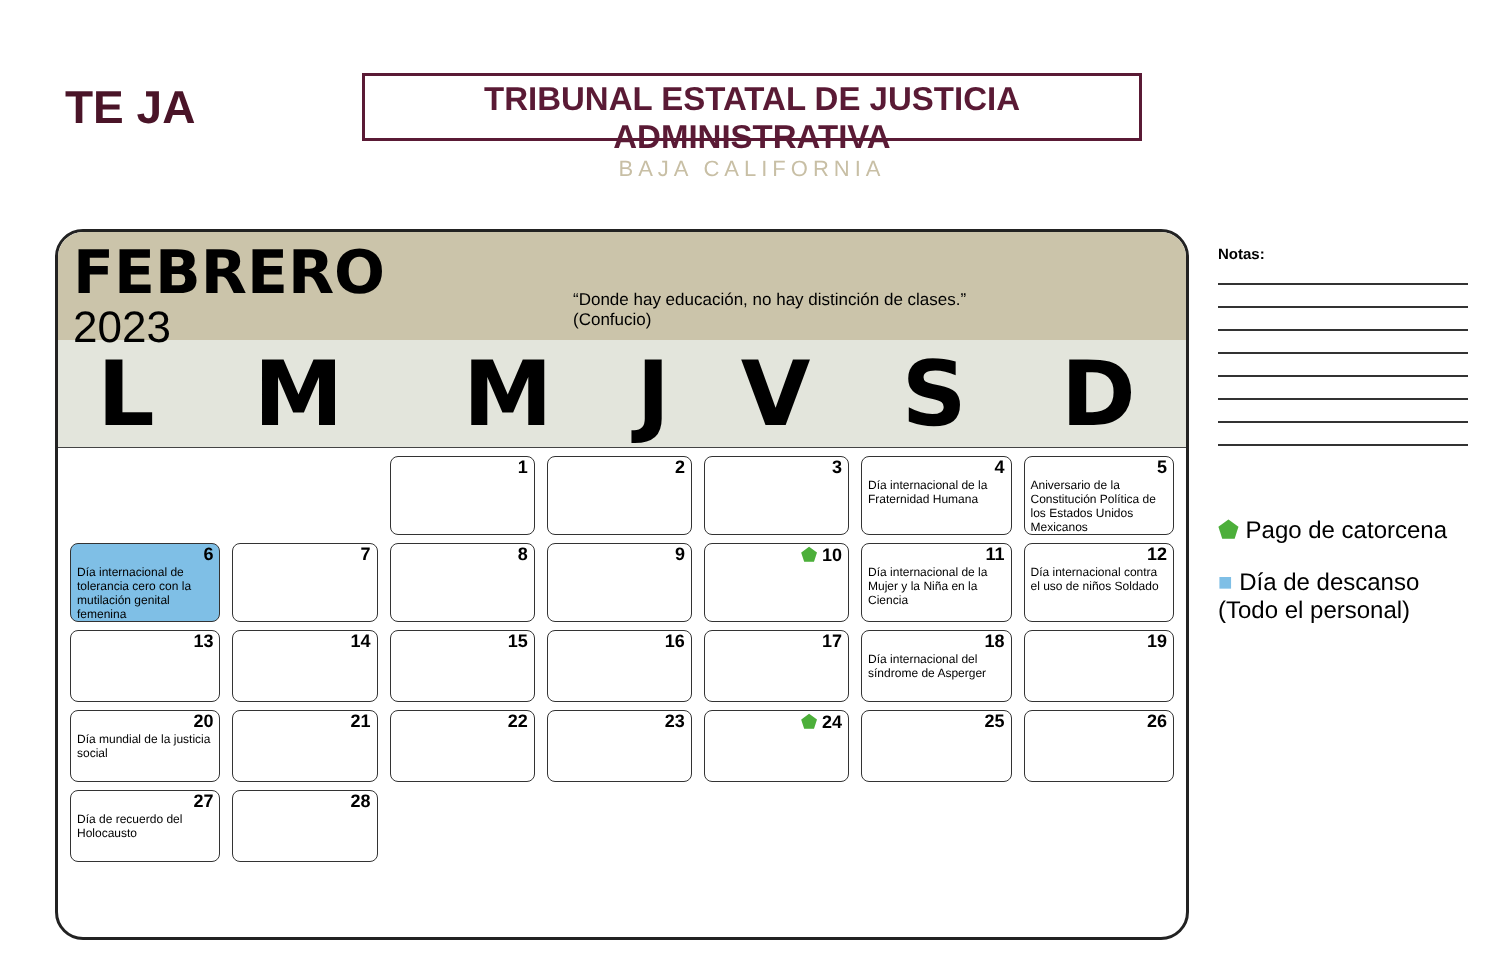TE JA
TRIBUNAL ESTATAL DE JUSTICIA ADMINISTRATIVA
BAJA CALIFORNIA
FEBRERO
2023
“Donde hay educación, no hay distinción de clases.”
(Confucio)
| L | M | M | J | V | S | D |
| --- | --- | --- | --- | --- | --- | --- |
| | | 1 | 2 | 3 | 4 Día internacional de la Fraternidad Humana | 5 Aniversario de la Constitución Política de los Estados Unidos Mexicanos |
| 6 Día internacional de tolerancia cero con la mutilación genital femenina | 7 | 8 | 9 | ⬟ 10 | 11 Día internacional de la Mujer y la Niña en la Ciencia | 12 Día internacional contra el uso de niños Soldado |
| 13 | 14 | 15 | 16 | 17 | 18 Día internacional del síndrome de Asperger | 19 |
| 20 Día mundial de la justicia social | 21 | 22 | 23 | ⬟ 24 | 25 | 26 |
| 27 Día de recuerdo del Holocausto | 28 | | | | | |
Notas:
⬟ Pago de catorcena
■ Día de descanso (Todo el personal)